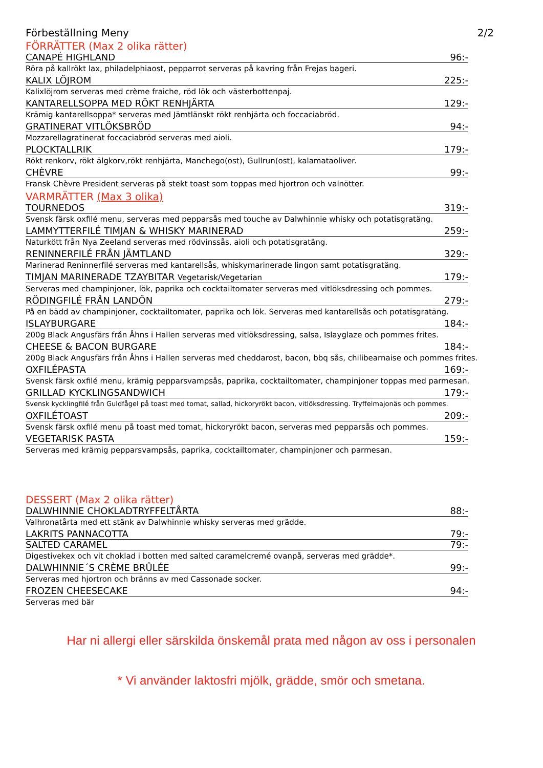Förbeställning Meny 2/2
FÖRRÄTTER (Max 2 olika rätter)
CANAPÉ HIGHLAND 96:-
Röra på kallrökt lax, philadelphiaost, pepparrot serveras på kavring från Frejas bageri.
KALIX LÖJROM 225:-
Kalixlöjrom serveras med crème fraiche, röd lök och västerbottenpaj.
KANTARELLSOPPA MED RÖKT RENHJÄRTA 129:-
Krämig kantarellsoppa* serveras med Jämtlänskt rökt renhjärta och foccaciabröd.
GRATINERAT VITLÖKSBRÖD 94:-
Mozzarellagratinerat foccaciabröd serveras med aioli.
PLOCKTALLRIK 179:-
Rökt renkorv, rökt älgkorv,rökt renhjärta, Manchego(ost), Gullrun(ost), kalamataoliver.
CHÈVRE 99:-
Fransk Chèvre President serveras på stekt toast som toppas med hjortron och valnötter.
VARMRÄTTER (Max 3 olika)
TOURNEDOS 319:-
Svensk färsk oxfilé menu, serveras med pepparsås med touche av Dalwhinnie whisky och potatisgratäng.
LAMMYTTERFILÉ TIMJAN & WHISKY MARINERAD 259:-
Naturkött från Nya Zeeland serveras med rödvinssås, aioli och potatisgratäng.
RENINNERFILÉ FRÅN JÄMTLAND 329:-
Marinerad Reninnerfilé serveras med kantarellsås, whiskymarinerade lingon samt potatisgratäng.
TIMJAN MARINERADE TZAYBITAR Vegetarisk/Vegetarian 179:-
Serveras med champinjoner, lök, paprika och cocktailtomater serveras med vitlöksdressing och pommes.
RÖDINGFILÉ FRÅN LANDÖN 279:-
På en bädd av champinjoner, cocktailtomater, paprika och lök. Serveras med kantarellsås och potatisgratäng.
ISLAYBURGARE 184:-
200g Black Angusfärs från Åhns i Hallen serveras med vitlöksdressing, salsa, Islayglaze och pommes frites.
CHEESE & BACON BURGARE 184:-
200g Black Angusfärs från Åhns i Hallen serveras med cheddarost, bacon, bbq sås, chilibearnaise och pommes frites.
OXFILÉPASTA 169:-
Svensk färsk oxfilé menu, krämig pepparsvampsås, paprika, cocktailtomater, champinjoner toppas med parmesan.
GRILLAD KYCKLINGSANDWICH 179:-
Svensk kycklingfilé från Guldfågel på toast med tomat, sallad, hickoryrökt bacon, vitlöksdressing. Tryffelmajonäs och pommes.
OXFILÉTOAST 209:-
Svensk färsk oxfilé menu på toast med tomat, hickoryrökt bacon, serveras med pepparsås och pommes.
VEGETARISK PASTA 159:-
Serveras med krämig pepparsvampsås, paprika, cocktailtomater, champinjoner och parmesan.
DESSERT (Max 2 olika rätter)
DALWHINNIE CHOKLADTRYFFELTÅRTA 88:-
Valhronatårta med ett stänk av Dalwhinnie whisky serveras med grädde.
LAKRITS PANNACOTTA 79:-
SALTED CARAMEL 79:-
Digestivekex och vit choklad i botten med salted caramelcremé ovanpå, serveras med grädde*.
DALWHINNIE´S CRÈME BRÛLÉE 99:-
Serveras med hjortron och bränns av med Cassonade socker.
FROZEN CHEESECAKE 94:-
Serveras med bär
Har ni allergi eller särskilda önskemål prata med någon av oss i personalen
* Vi använder laktosfri mjölk, grädde, smör och smetana.